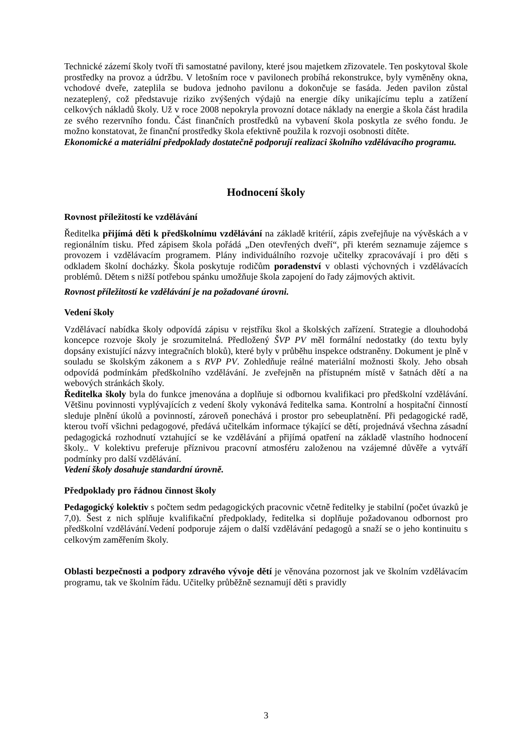Technické zázemí školy tvoří tři samostatné pavilony, které jsou majetkem zřizovatele. Ten poskytoval škole prostředky na provoz a údržbu. V letošním roce v pavilonech probíhá rekonstrukce, byly vyměněny okna, vchodové dveře, zateplila se budova jednoho pavilonu a dokončuje se fasáda. Jeden pavilon zůstal nezateplený, což představuje riziko zvýšených výdajů na energie díky unikajícímu teplu a zatížení celkových nákladů školy. Už v roce 2008 nepokryla provozní dotace náklady na energie a škola část hradila ze svého rezervního fondu. Část finančních prostředků na vybavení škola poskytla ze svého fondu. Je možno konstatovat, že finanční prostředky škola efektivně použila k rozvoji osobnosti dítěte.
Ekonomické a materiální předpoklady dostatečně podporují realizaci školního vzdělávacího programu.
Hodnocení školy
Rovnost příležitostí ke vzdělávání
Ředitelka přijímá děti k předškolnímu vzdělávání na základě kritérií, zápis zveřejňuje na vývěskách a v regionálním tisku. Před zápisem škola pořádá „Den otevřených dveří“, při kterém seznamuje zájemce s provozem i vzdělávacím programem. Plány individuálního rozvoje učitelky zpracovávají i pro děti s odkladem školní docházky. Škola poskytuje rodičům poradenství v oblasti výchovných i vzdělávacích problémů. Dětem s nižší potřebou spánku umožňuje škola zapojení do řady zájmových aktivit.
Rovnost příležitostí ke vzdělávání je na požadované úrovni.
Vedení školy
Vzdělávací nabídka školy odpovídá zápisu v rejstříku škol a školských zařízení. Strategie a dlouhodobá koncepce rozvoje školy je srozumitelná. Předložený ŠVP PV měl formální nedostatky (do textu byly dopsány existující názvy integračních bloků), které byly v průběhu inspekce odstraněny. Dokument je plně v souladu se školským zákonem a s RVP PV. Zohledňuje reálné materiální možnosti školy. Jeho obsah odpovídá podmínkám předškolního vzdělávání. Je zveřejněn na přístupném místě v šatnách dětí a na webových stránkách školy.
Ředitelka školy byla do funkce jmenována a doplňuje si odbornou kvalifikaci pro předškolní vzdělávání. Většinu povinnosti vyplývajících z vedení školy vykonává ředitelka sama. Kontrolní a hospitační činností sleduje plnění úkolů a povinností, zároveň ponechává i prostor pro sebeuplatnění. Při pedagogické radě, kterou tvoří všichni pedagogové, předává učitelkám informace týkající se dětí, projednává všechna zásadní pedagogická rozhodnutí vztahující se ke vzdělávání a přijímá opatření na základě vlastního hodnocení školy.. V kolektivu preferuje příznivou pracovní atmosféru založenou na vzájemné důvěře a vytváří podmínky pro další vzdělávání.
Vedení školy dosahuje standardní úrovně.
Předpoklady pro řádnou činnost školy
Pedagogický kolektiv s počtem sedm pedagogických pracovnic včetně ředitelky je stabilní (počet úvazků je 7,0). Šest z nich splňuje kvalifikační předpoklady, ředitelka si doplňuje požadovanou odbornost pro předškolní vzdělávání.Vedení podporuje zájem o další vzdělávání pedagogů a snaží se o jeho kontinuitu s celkovým zaměřením školy.
Oblasti bezpečnosti a podpory zdravého vývoje dětí je věnována pozornost jak ve školním vzdělávacím programu, tak ve školním řádu. Učitelky průběžně seznamují děti s pravidly
3